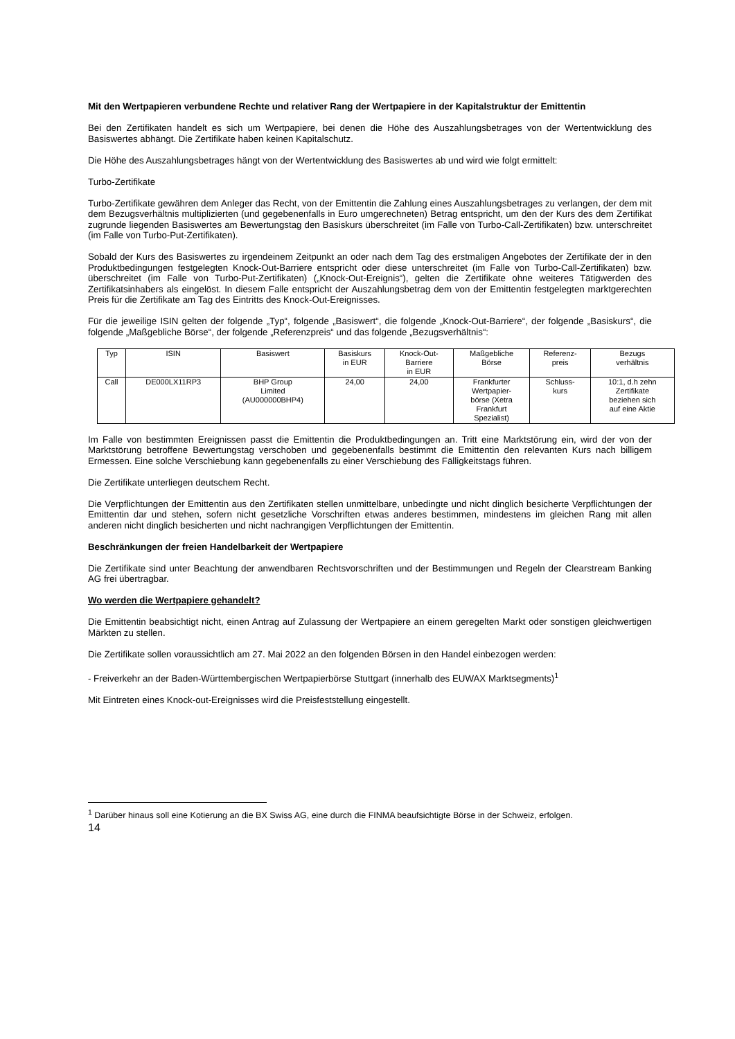Mit den Wertpapieren verbundene Rechte und relativer Rang der Wertpapiere in der Kapitalstruktur der Emittentin
Bei den Zertifikaten handelt es sich um Wertpapiere, bei denen die Höhe des Auszahlungsbetrages von der Wertentwicklung des Basiswertes abhängt. Die Zertifikate haben keinen Kapitalschutz.
Die Höhe des Auszahlungsbetrages hängt von der Wertentwicklung des Basiswertes ab und wird wie folgt ermittelt:
Turbo-Zertifikate
Turbo-Zertifikate gewähren dem Anleger das Recht, von der Emittentin die Zahlung eines Auszahlungsbetrages zu verlangen, der dem mit dem Bezugsverhältnis multiplizierten (und gegebenenfalls in Euro umgerechneten) Betrag entspricht, um den der Kurs des dem Zertifikat zugrunde liegenden Basiswertes am Bewertungstag den Basiskurs überschreitet (im Falle von Turbo-Call-Zertifikaten) bzw. unterschreitet (im Falle von Turbo-Put-Zertifikaten).
Sobald der Kurs des Basiswertes zu irgendeinem Zeitpunkt an oder nach dem Tag des erstmaligen Angebotes der Zertifikate der in den Produktbedingungen festgelegten Knock-Out-Barriere entspricht oder diese unterschreitet (im Falle von Turbo-Call-Zertifikaten) bzw. überschreitet (im Falle von Turbo-Put-Zertifikaten) („Knock-Out-Ereignis“), gelten die Zertifikate ohne weiteres Tätigwerden des Zertifikatsinhabers als eingelöst. In diesem Falle entspricht der Auszahlungsbetrag dem von der Emittentin festgelegten marktgerechten Preis für die Zertifikate am Tag des Eintritts des Knock-Out-Ereignisses.
Für die jeweilige ISIN gelten der folgende „Typ“, folgende „Basiswert“, die folgende „Knock-Out-Barriere“, der folgende „Basiskurs“, die folgende „Maßgebliche Börse“, der folgende „Referenzpreis“ und das folgende „Bezugsverhältnis“:
| Typ | ISIN | Basiswert | Basiskurs in EUR | Knock-Out- Barriere in EUR | Maßgebliche Börse | Referenz- preis | Bezugs verhältnis |
| Call | DE000LX11RP3 | BHP Group Limited (AU000000BHP4) | 24,00 | 24,00 | Frankfurter Wertpapier- börse (Xetra Frankfurt Spezialist) | Schluss- kurs | 10:1, d.h zehn Zertifikate beziehen sich auf eine Aktie |
Im Falle von bestimmten Ereignissen passt die Emittentin die Produktbedingungen an. Tritt eine Marktstörung ein, wird der von der Marktstörung betroffene Bewertungstag verschoben und gegebenenfalls bestimmt die Emittentin den relevanten Kurs nach billigem Ermessen. Eine solche Verschiebung kann gegebenenfalls zu einer Verschiebung des Fälligkeitstags führen.
Die Zertifikate unterliegen deutschem Recht.
Die Verpflichtungen der Emittentin aus den Zertifikaten stellen unmittelbare, unbedingte und nicht dinglich besicherte Verpflichtungen der Emittentin dar und stehen, sofern nicht gesetzliche Vorschriften etwas anderes bestimmen, mindestens im gleichen Rang mit allen anderen nicht dinglich besicherten und nicht nachrangigen Verpflichtungen der Emittentin.
Beschränkungen der freien Handelbarkeit der Wertpapiere
Die Zertifikate sind unter Beachtung der anwendbaren Rechtsvorschriften und der Bestimmungen und Regeln der Clearstream Banking AG frei übertragbar.
Wo werden die Wertpapiere gehandelt?
Die Emittentin beabsichtigt nicht, einen Antrag auf Zulassung der Wertpapiere an einem geregelten Markt oder sonstigen gleichwertigen Märkten zu stellen.
Die Zertifikate sollen voraussichtlich am 27. Mai 2022 an den folgenden Börsen in den Handel einbezogen werden:
- Freiverkehr an der Baden-Württembergischen Wertpapierbörse Stuttgart (innerhalb des EUWAX Marktsegments)<sup>1</sup>
Mit Eintreten eines Knock-out-Ereignisses wird die Preisfeststellung eingestellt.
<sup>1</sup> Darüber hinaus soll eine Kotierung an die BX Swiss AG, eine durch die FINMA beaufsichtigte Börse in der Schweiz, erfolgen.
14